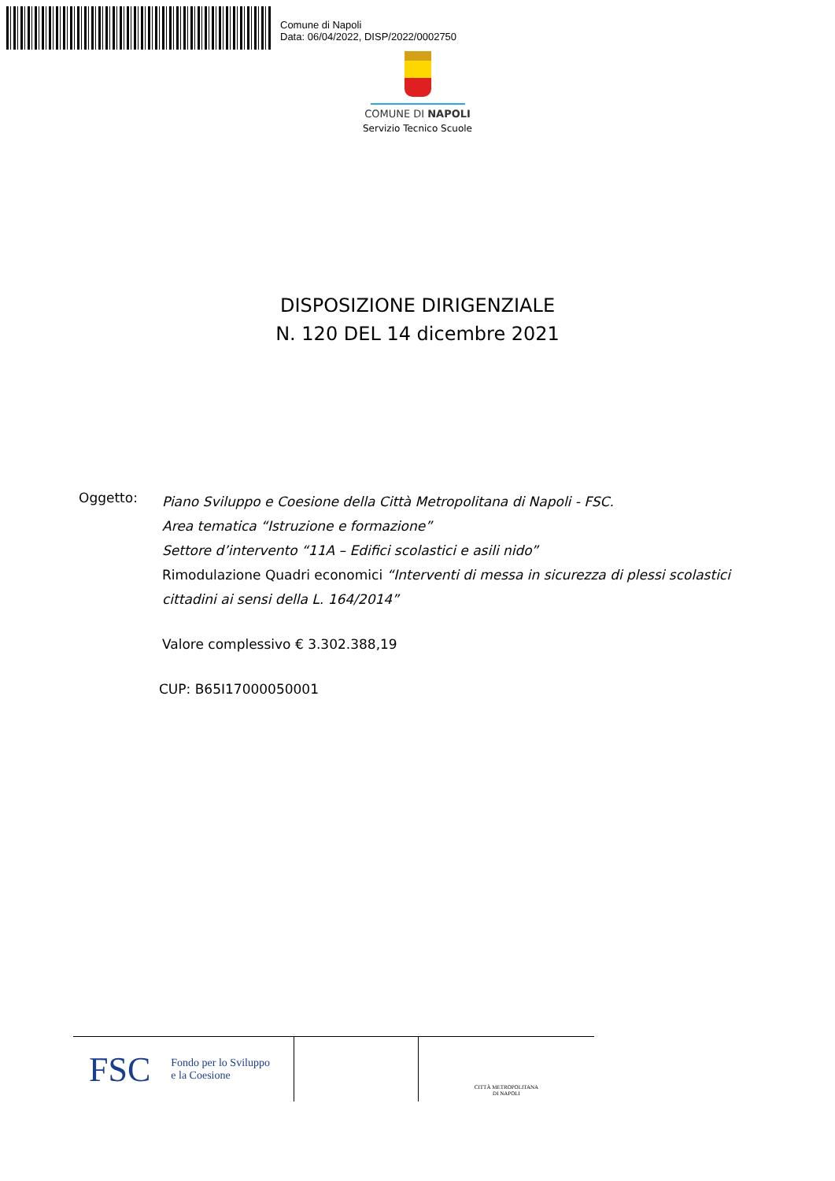Comune di Napoli
Data: 06/04/2022, DISP/2022/0002750
COMUNE DI NAPOLI
Servizio Tecnico Scuole
DISPOSIZIONE DIRIGENZIALE
N. 120 DEL 14 dicembre 2021
Oggetto:
Piano Sviluppo e Coesione della Città Metropolitana di Napoli - FSC.
Area tematica “Istruzione e formazione”
Settore d’intervento “11A – Edifici scolastici e asili nido”
Rimodulazione Quadri economici “Interventi di messa in sicurezza di plessi scolastici cittadini ai sensi della L. 164/2014”
Valore complessivo € 3.302.388,19
CUP: B65I17000050001
FSC Fondo per lo Sviluppo
e la Coesione
CITTÀ METROPOLITANA
DI NAPOLI